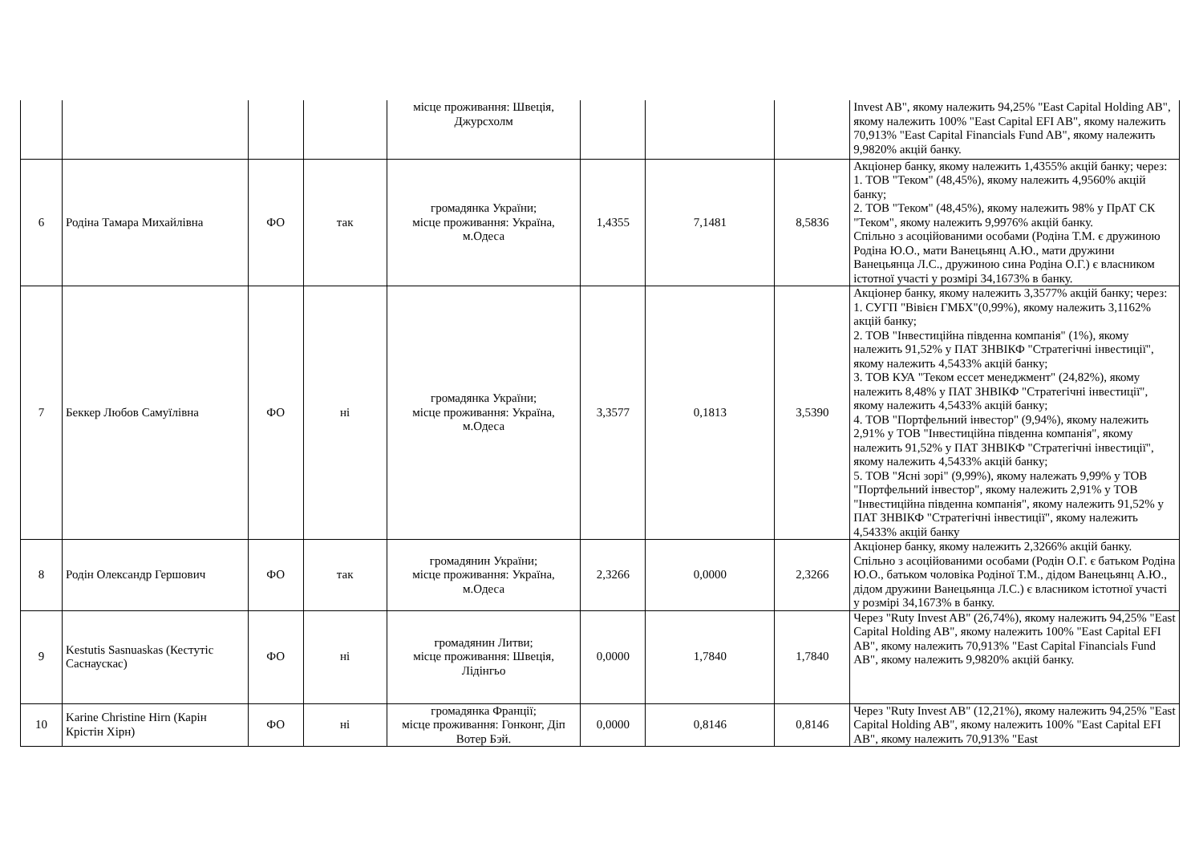| | | | | місце проживання: Швеція, Джурсхолм | | | | Invest AB", якому належить 94,25% "East Capital Holding AB", якому належить 100% "East Capital EFI AB", якому належить 70,913% "East Capital Financials Fund AB", якому належить 9,9820% акцій банку. |
| 6 | Родіна Тамара Михайлівна | ФО | так | громадянка України; місце проживання: Україна, м.Одеса | 1,4355 | 7,1481 | 8,5836 | Акціонер банку, якому належить 1,4355% акцій банку; через: 1. ТОВ "Теком" (48,45%), якому належить 4,9560% акцій банку; 2. ТОВ "Теком" (48,45%), якому належить 98% у ПрАТ СК "Теком", якому належить 9,9976% акцій банку. Спільно з асоційованими особами (Родіна Т.М. є дружиною Родіна Ю.О., мати Ванецьянц А.Ю., мати дружини Ванецьянца Л.С., дружиною сина Родіна О.Г.) є власником істотної участі у розмірі 34,1673% в банку. |
| 7 | Беккер Любов Самуїлівна | ФО | ні | громадянка України; місце проживання: Україна, м.Одеса | 3,3577 | 0,1813 | 3,5390 | Акціонер банку, якому належить 3,3577% акцій банку; через: 1. СУГП "Вівієн ГМБХ"(0,99%), якому належить 3,1162% акцій банку; 2. ТОВ "Інвестиційна південна компанія" (1%), якому належить 91,52% у ПАТ ЗНВІКФ "Стратегічні інвестиції", якому належить 4,5433% акцій банку; 3. ТОВ КУА "Теком ессет менеджмент" (24,82%), якому належить 8,48% у ПАТ ЗНВІКФ "Стратегічні інвестиції", якому належить 4,5433% акцій банку; 4. ТОВ "Портфельний інвестор" (9,94%), якому належить 2,91% у ТОВ "Інвестиційна південна компанія", якому належить 91,52% у ПАТ ЗНВІКФ "Стратегічні інвестиції", якому належить 4,5433% акцій банку; 5. ТОВ "Ясні зорі" (9,99%), якому належать 9,99% у ТОВ "Портфельний інвестор", якому належить 2,91% у ТОВ "Інвестиційна південна компанія", якому належить 91,52% у ПАТ ЗНВІКФ "Стратегічні інвестиції", якому належить 4,5433% акцій банку |
| 8 | Родін Олександр Гершович | ФО | так | громадянин України; місце проживання: Україна, м.Одеса | 2,3266 | 0,0000 | 2,3266 | Акціонер банку, якому належить 2,3266% акцій банку. Спільно з асоційованими особами (Родін О.Г. є батьком Родіна Ю.О., батьком чоловіка Родіної Т.М., дідом Ванецьянц А.Ю., дідом дружини Ванецьянца Л.С.) є власником істотної участі у розмірі 34,1673% в банку. |
| 9 | Kestutis Sasnuaskas (Кестутіс Саснаускас) | ФО | ні | громадянин Литви; місце проживання: Швеція, Лідінгьо | 0,0000 | 1,7840 | 1,7840 | Через "Ruty Invest AB" (26,74%), якому належить 94,25% "East Capital Holding AB", якому належить 100% "East Capital EFI AB", якому належить 70,913% "East Capital Financials Fund AB", якому належить 9,9820% акцій банку. |
| 10 | Karine Christine Hirn (Карін Крістін Хірн) | ФО | ні | громадянка Франції; місце проживання: Гонконг, Діп Вотер Бэй. | 0,0000 | 0,8146 | 0,8146 | Через "Ruty Invest AB" (12,21%), якому належить 94,25% "East Capital Holding AB", якому належить 100% "East Capital EFI AB", якому належить 70,913% "East |